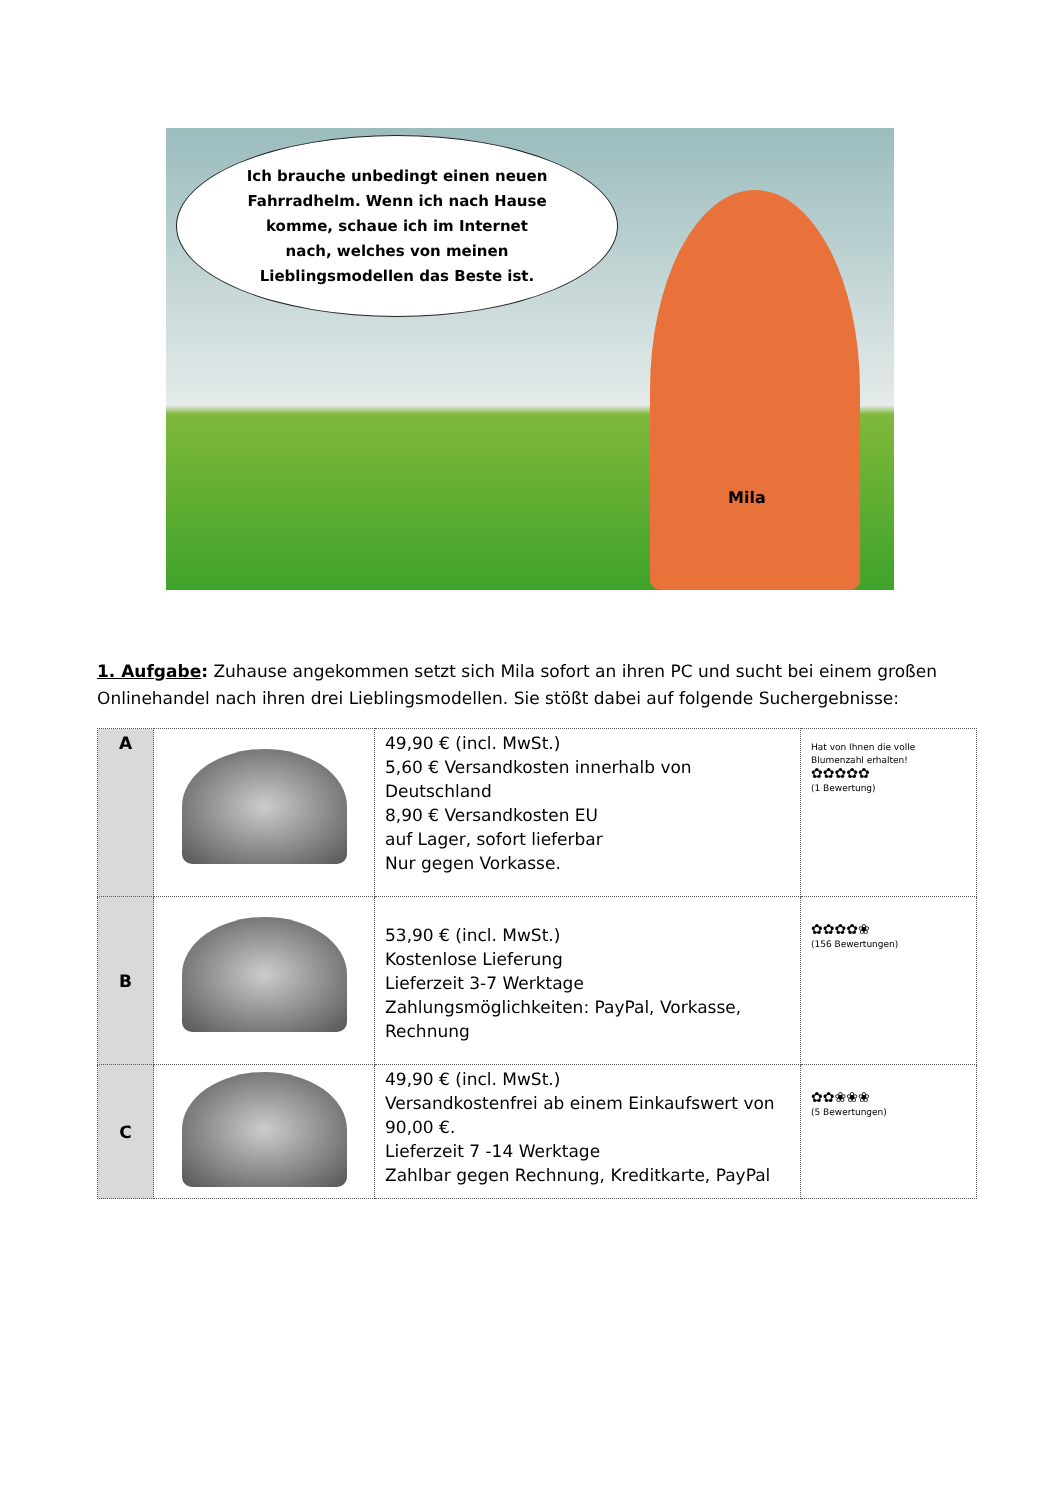Ich brauche unbedingt einen neuen Fahrradhelm. Wenn ich nach Hause komme, schaue ich im Internet nach, welches von meinen Lieblingsmodellen das Beste ist.
Mila
1. Aufgabe: Zuhause angekommen setzt sich Mila sofort an ihren PC und sucht bei einem großen Onlinehandel nach ihren drei Lieblingsmodellen. Sie stößt dabei auf folgende Suchergebnisse:
| A | | 49,90 € (incl. MwSt.) 5,60 € Versandkosten innerhalb von Deutschland 8,90 € Versandkosten EU auf Lager, sofort lieferbar Nur gegen Vorkasse. | Hat von Ihnen die volle Blumenzahl erhalten! ✿✿✿✿✿ (1 Bewertung) |
| B | | 53,90 € (incl. MwSt.) Kostenlose Lieferung Lieferzeit 3-7 Werktage Zahlungsmöglichkeiten: PayPal, Vorkasse, Rechnung | ✿✿✿✿❀ (156 Bewertungen) |
| C | | 49,90 € (incl. MwSt.) Versandkostenfrei ab einem Einkaufswert von 90,00 €. Lieferzeit 7 -14 Werktage Zahlbar gegen Rechnung, Kreditkarte, PayPal | ✿✿❀❀❀ (5 Bewertungen) |